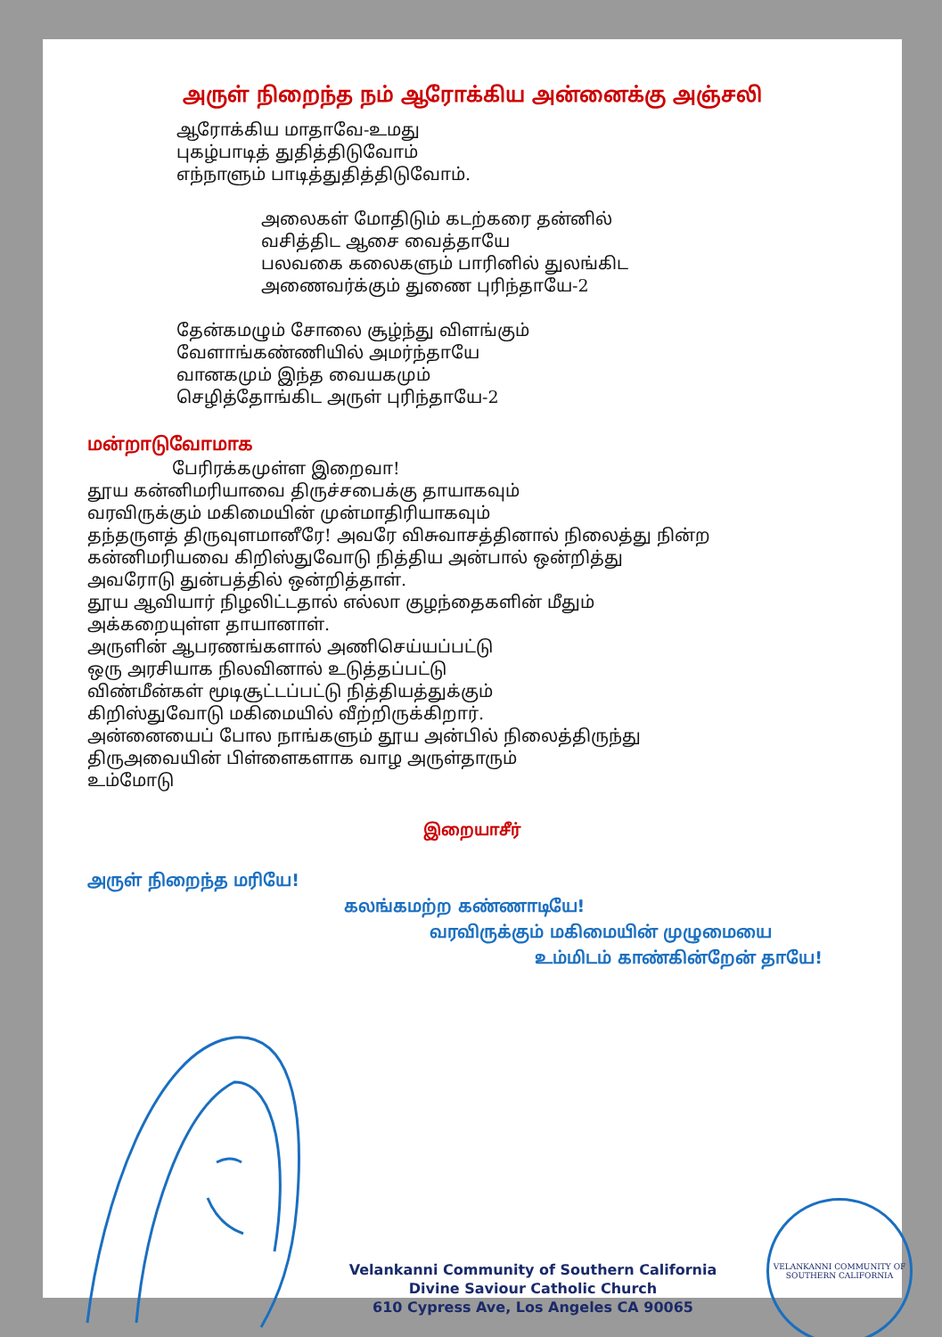அருள் நிறைந்த நம் ஆரோக்கிய அன்னைக்கு அஞ்சலி
ஆரோக்கிய மாதாவே-உமது
புகழ்பாடித் துதித்திடுவோம்
எந்நாளும் பாடித்துதித்திடுவோம்.
அலைகள் மோதிடும் கடற்கரை தன்னில்
வசித்திட ஆசை வைத்தாயே
பலவகை கலைகளும் பாரினில் துலங்கிட
அணைவர்க்கும் துணை புரிந்தாயே-2
தேன்கமழும் சோலை சூழ்ந்து விளங்கும்
வேளாங்கண்ணியில் அமர்ந்தாயே
வானகமும் இந்த வையகமும்
செழித்தோங்கிட அருள் புரிந்தாயே-2
மன்றாடுவோமாக
பேரிரக்கமுள்ள இறைவா!
தூய கன்னிமரியாவை திருச்சபைக்கு தாயாகவும்
வரவிருக்கும் மகிமையின் முன்மாதிரியாகவும்
தந்தருளத் திருவுளமானீரே! அவரே விசுவாசத்தினால் நிலைத்து நின்ற
கன்னிமரியவை கிறிஸ்துவோடு நித்திய அன்பால் ஒன்றித்து
அவரோடு துன்பத்தில் ஒன்றித்தாள்.
தூய ஆவியார் நிழலிட்டதால் எல்லா குழந்தைகளின் மீதும்
அக்கறையுள்ள தாயானாள்.
அருளின் ஆபரணங்களால் அணிசெய்யப்பட்டு
ஒரு அரசியாக நிலவினால் உடுத்தப்பட்டு
விண்மீன்கள் மூடிசூட்டப்பட்டு நித்தியத்துக்கும்
கிறிஸ்துவோடு மகிமையில் வீற்றிருக்கிறார்.
அன்னையைப் போல நாங்களும் தூய அன்பில் நிலைத்திருந்து
திருஅவையின் பிள்ளைகளாக வாழ அருள்தாரும்
உம்மோடு
இறையாசீர்
அருள் நிறைந்த மரியே!
கலங்கமற்ற கண்ணாடியே!
வரவிருக்கும் மகிமையின் முழுமையை
உம்மிடம் காண்கின்றேன் தாயே!
Velankanni Community of Southern California
Divine Saviour Catholic Church
610 Cypress Ave, Los Angeles CA 90065
VELANKANNI COMMUNITY OF SOUTHERN CALIFORNIA